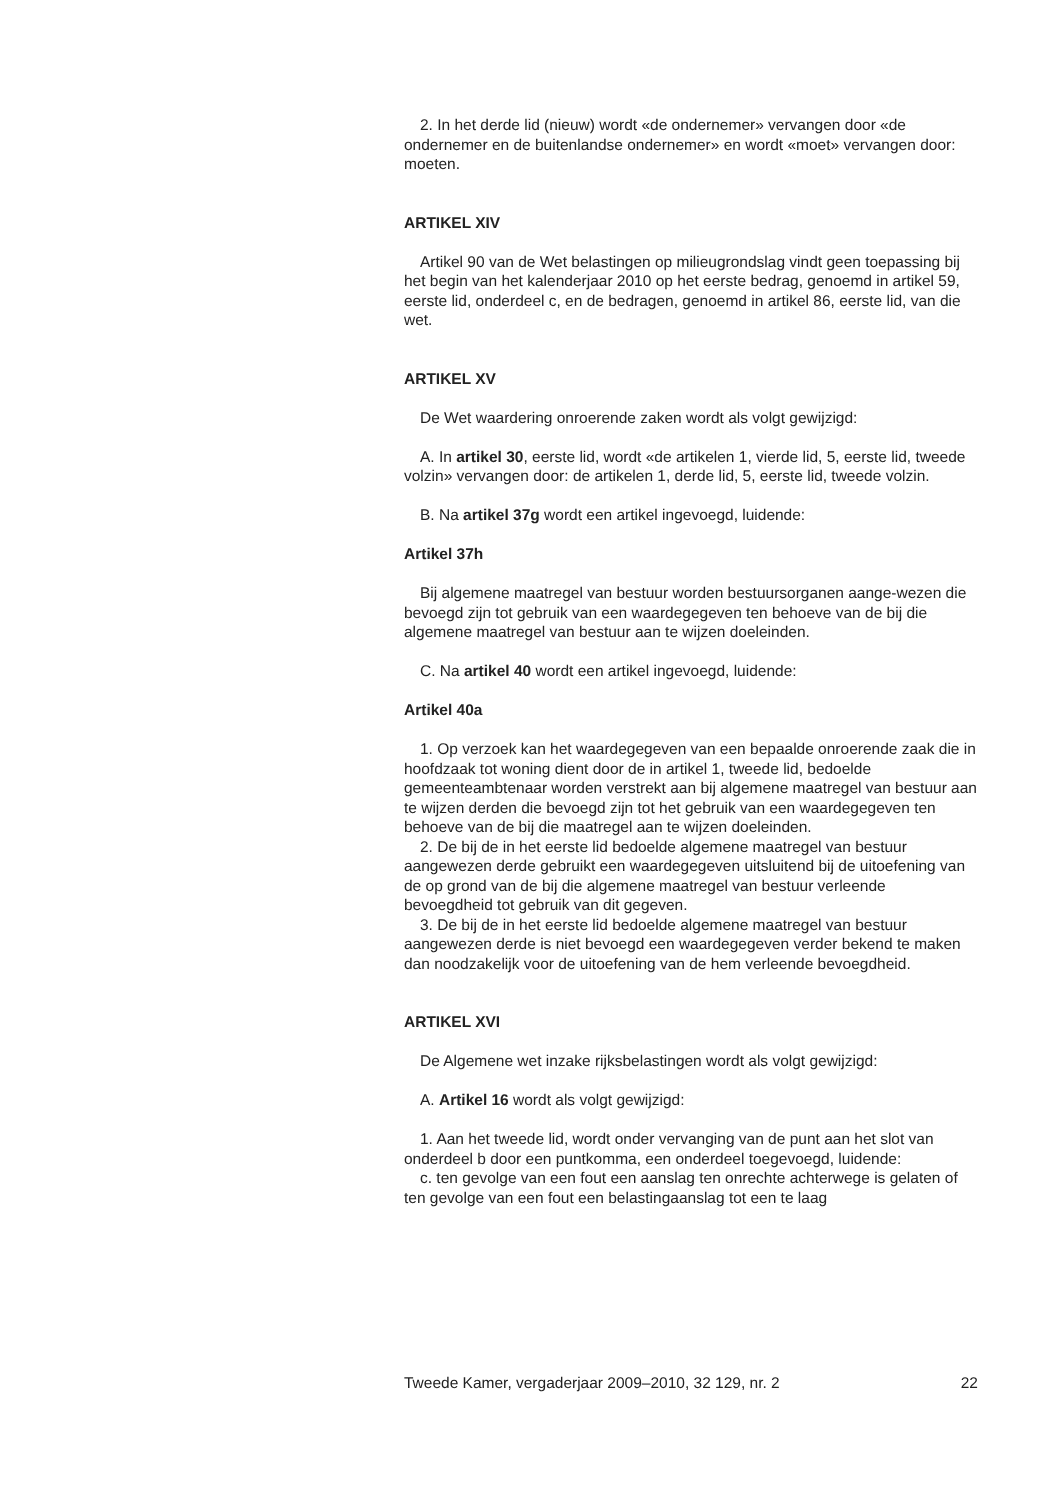2. In het derde lid (nieuw) wordt «de ondernemer» vervangen door «de ondernemer en de buitenlandse ondernemer» en wordt «moet» vervangen door: moeten.
ARTIKEL XIV
Artikel 90 van de Wet belastingen op milieugrondslag vindt geen toepassing bij het begin van het kalenderjaar 2010 op het eerste bedrag, genoemd in artikel 59, eerste lid, onderdeel c, en de bedragen, genoemd in artikel 86, eerste lid, van die wet.
ARTIKEL XV
De Wet waardering onroerende zaken wordt als volgt gewijzigd:
A. In artikel 30, eerste lid, wordt «de artikelen 1, vierde lid, 5, eerste lid, tweede volzin» vervangen door: de artikelen 1, derde lid, 5, eerste lid, tweede volzin.
B. Na artikel 37g wordt een artikel ingevoegd, luidende:
Artikel 37h
Bij algemene maatregel van bestuur worden bestuursorganen aange-wezen die bevoegd zijn tot gebruik van een waardegegeven ten behoeve van de bij die algemene maatregel van bestuur aan te wijzen doeleinden.
C. Na artikel 40 wordt een artikel ingevoegd, luidende:
Artikel 40a
1. Op verzoek kan het waardegegeven van een bepaalde onroerende zaak die in hoofdzaak tot woning dient door de in artikel 1, tweede lid, bedoelde gemeenteambtenaar worden verstrekt aan bij algemene maatregel van bestuur aan te wijzen derden die bevoegd zijn tot het gebruik van een waardegegeven ten behoeve van de bij die maatregel aan te wijzen doeleinden.
2. De bij de in het eerste lid bedoelde algemene maatregel van bestuur aangewezen derde gebruikt een waardegegeven uitsluitend bij de uitoefening van de op grond van de bij die algemene maatregel van bestuur verleende bevoegdheid tot gebruik van dit gegeven.
3. De bij de in het eerste lid bedoelde algemene maatregel van bestuur aangewezen derde is niet bevoegd een waardegegeven verder bekend te maken dan noodzakelijk voor de uitoefening van de hem verleende bevoegdheid.
ARTIKEL XVI
De Algemene wet inzake rijksbelastingen wordt als volgt gewijzigd:
A. Artikel 16 wordt als volgt gewijzigd:
1. Aan het tweede lid, wordt onder vervanging van de punt aan het slot van onderdeel b door een puntkomma, een onderdeel toegevoegd, luidende:
c. ten gevolge van een fout een aanslag ten onrechte achterwege is gelaten of ten gevolge van een fout een belastingaanslag tot een te laag
Tweede Kamer, vergaderjaar 2009–2010, 32 129, nr. 2 22